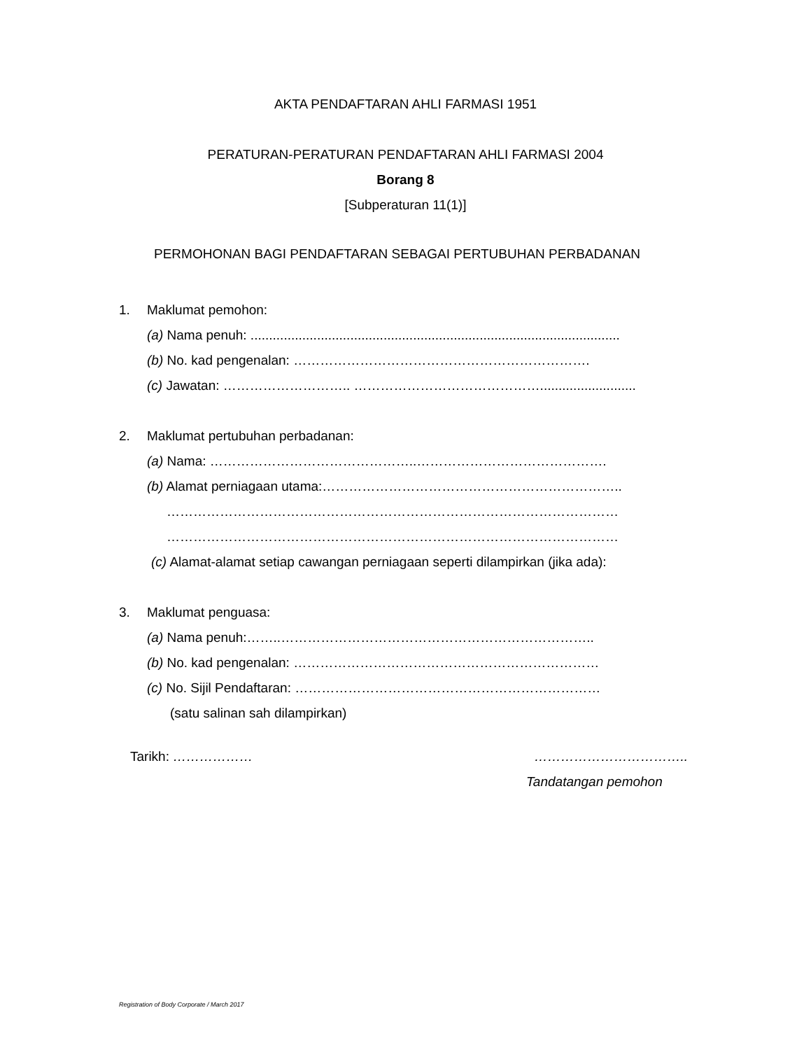AKTA PENDAFTARAN AHLI FARMASI 1951
PERATURAN-PERATURAN PENDAFTARAN AHLI FARMASI 2004
Borang 8
[Subperaturan 11(1)]
PERMOHONAN BAGI PENDAFTARAN SEBAGAI PERTUBUHAN PERBADANAN
1. Maklumat pemohon:
(a) Nama penuh: ....................................................................................................
(b) No. kad pengenalan: ………………………………………………………….
(c) Jawatan: ……………………….. ……………………………………..........................
2. Maklumat pertubuhan perbadanan:
(a) Nama: ………………………………………..…………………………………….
(b) Alamat perniagaan utama:…………………………………………………………..
…………………………………………………………………………………………
…………………………………………………………………………………………
(c) Alamat-alamat setiap cawangan perniagaan seperti dilampirkan (jika ada):
3. Maklumat penguasa:
(a) Nama penuh:……..……………………………………………………………..
(b) No. kad pengenalan: ……………………………………………………………
(c) No. Sijil Pendaftaran: ……………………………………………………………
(satu salinan sah dilampirkan)
Tarikh: ……………… ……………………………..
Tandatangan pemohon
Registration of Body Corporate / March 2017